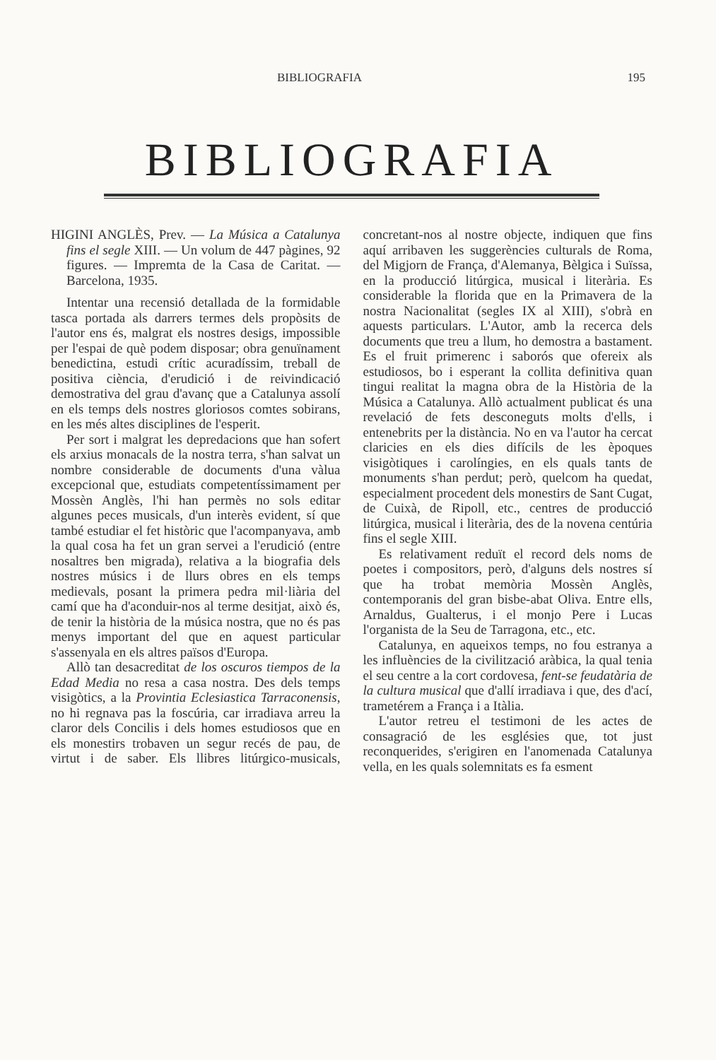BIBLIOGRAFIA 195
BIBLIOGRAFIA
HIGINI ANGLÈS, Prev. — La Música a Catalunya fins el segle XIII. — Un volum de 447 pàgines, 92 figures. — Impremta de la Casa de Caritat. — Barcelona, 1935.
Intentar una recensió detallada de la formidable tasca portada als darrers termes dels propòsits de l'autor ens és, malgrat els nostres desigs, impossible per l'espai de què podem disposar; obra genuïnament benedictina, estudi crític acuradíssim, treball de positiva ciència, d'erudició i de reivindicació demostrativa del grau d'avanç que a Catalunya assolí en els temps dels nostres gloriosos comtes sobirans, en les més altes disciplines de l'esperit.
Per sort i malgrat les depredacions que han sofert els arxius monacals de la nostra terra, s'han salvat un nombre considerable de documents d'una vàlua excepcional que, estudiats competentíssimament per Mossèn Anglès, l'hi han permès no sols editar algunes peces musicals, d'un interès evident, sí que també estudiar el fet històric que l'acompanyava, amb la qual cosa ha fet un gran servei a l'erudició (entre nosaltres ben migrada), relativa a la biografia dels nostres músics i de llurs obres en els temps medievals, posant la primera pedra mil·liària del camí que ha d'aconduir-nos al terme desitjat, això és, de tenir la història de la música nostra, que no és pas menys important del que en aquest particular s'assenyala en els altres països d'Europa.
Allò tan desacreditat de los oscuros tiempos de la Edad Media no resa a casa nostra. Des dels temps visigòtics, a la Provintia Eclesiastica Tarraconensis, no hi regnava pas la foscúria, car irradiava arreu la claror dels Concilis i dels homes estudiosos que en els monestirs trobaven un segur recés de pau, de virtut i de saber. Els llibres litúrgico-musicals, concretant-nos al nostre objecte, indiquen que fins aquí arribaven les suggerències culturals de Roma, del Migjorn de França, d'Alemanya, Bèlgica i Suïssa, en la producció litúrgica, musical i literària. Es considerable la florida que en la Primavera de la nostra Nacionalitat (segles IX al XIII), s'obrà en aquests particulars. L'Autor, amb la recerca dels documents que treu a llum, ho demostra a bastament. Es el fruit primerenc i saborós que ofereix als estudiosos, bo i esperant la collita definitiva quan tingui realitat la magna obra de la Història de la Música a Catalunya. Allò actualment publicat és una revelació de fets desconeguts molts d'ells, i entenebrits per la distància. No en va l'autor ha cercat claricies en els dies difícils de les èpoques visigòtiques i carolíngies, en els quals tants de monuments s'han perdut; però, quelcom ha quedat, especialment procedent dels monestirs de Sant Cugat, de Cuixà, de Ripoll, etc., centres de producció litúrgica, musical i literària, des de la novena centúria fins el segle XIII.
Es relativament reduït el record dels noms de poetes i compositors, però, d'alguns dels nostres sí que ha trobat memòria Mossèn Anglès, contemporanis del gran bisbe-abat Oliva. Entre ells, Arnaldus, Gualterus, i el monjo Pere i Lucas l'organista de la Seu de Tarragona, etc., etc.
Catalunya, en aqueixos temps, no fou estranya a les influències de la civilització aràbica, la qual tenia el seu centre a la cort cordovesa, fent-se feudatària de la cultura musical que d'allí irradiava i que, des d'ací, trametérem a França i a Itàlia.
L'autor retreu el testimoni de les actes de consagració de les esglésies que, tot just reconquerides, s'erigiren en l'anomenada Catalunya vella, en les quals solemnitats es fa esment